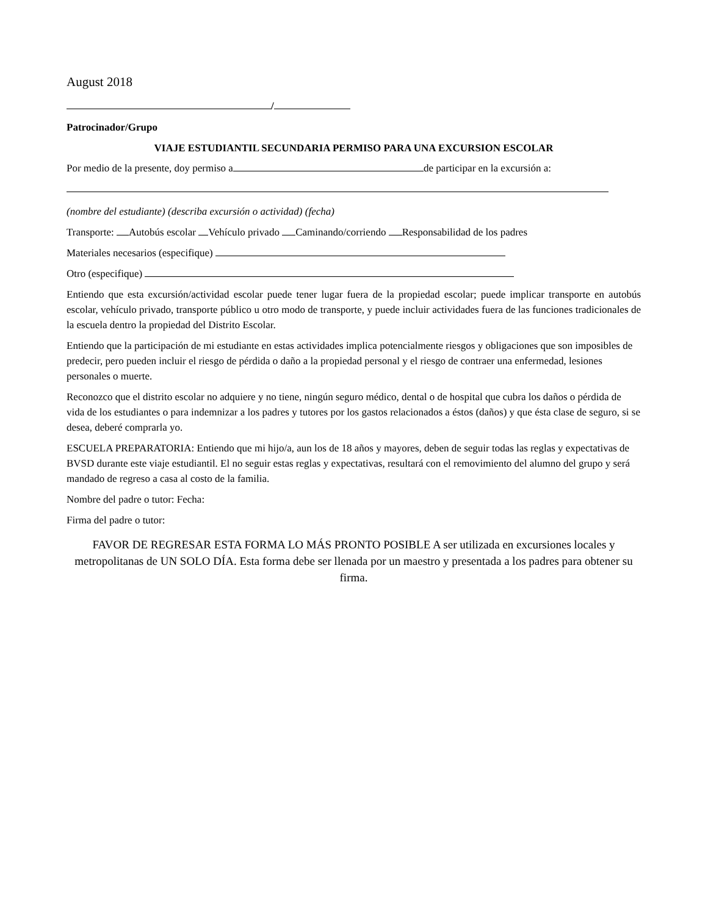August 2018
/
Patrocinador/Grupo
VIAJE ESTUDIANTIL SECUNDARIA PERMISO PARA UNA EXCURSION ESCOLAR
Por medio de la presente, doy permiso a de participar en la excursión a:
(nombre del estudiante) (describa excursión o actividad) (fecha)
Transporte: Autobús escolar Vehículo privado Caminando/corriendo Responsabilidad de los padres
Materiales necesarios (especifique)
Otro (especifique)
Entiendo que esta excursión/actividad escolar puede tener lugar fuera de la propiedad escolar; puede implicar transporte en autobús escolar, vehículo privado, transporte público u otro modo de transporte, y puede incluir actividades fuera de las funciones tradicionales de la escuela dentro la propiedad del Distrito Escolar.
Entiendo que la participación de mi estudiante en estas actividades implica potencialmente riesgos y obligaciones que son imposibles de predecir, pero pueden incluir el riesgo de pérdida o daño a la propiedad personal y el riesgo de contraer una enfermedad, lesiones personales o muerte.
Reconozco que el distrito escolar no adquiere y no tiene, ningún seguro médico, dental o de hospital que cubra los daños o pérdida de vida de los estudiantes o para indemnizar a los padres y tutores por los gastos relacionados a éstos (daños) y que ésta clase de seguro, si se desea, deberé comprarla yo.
ESCUELA PREPARATORIA: Entiendo que mi hijo/a, aun los de 18 años y mayores, deben de seguir todas las reglas y expectativas de BVSD durante este viaje estudiantil. El no seguir estas reglas y expectativas, resultará con el removimiento del alumno del grupo y será mandado de regreso a casa al costo de la familia.
Nombre del padre o tutor: Fecha:
Firma del padre o tutor:
FAVOR DE REGRESAR ESTA FORMA LO MÁS PRONTO POSIBLE A ser utilizada en excursiones locales y metropolitanas de UN SOLO DÍA. Esta forma debe ser llenada por un maestro y presentada a los padres para obtener su firma.